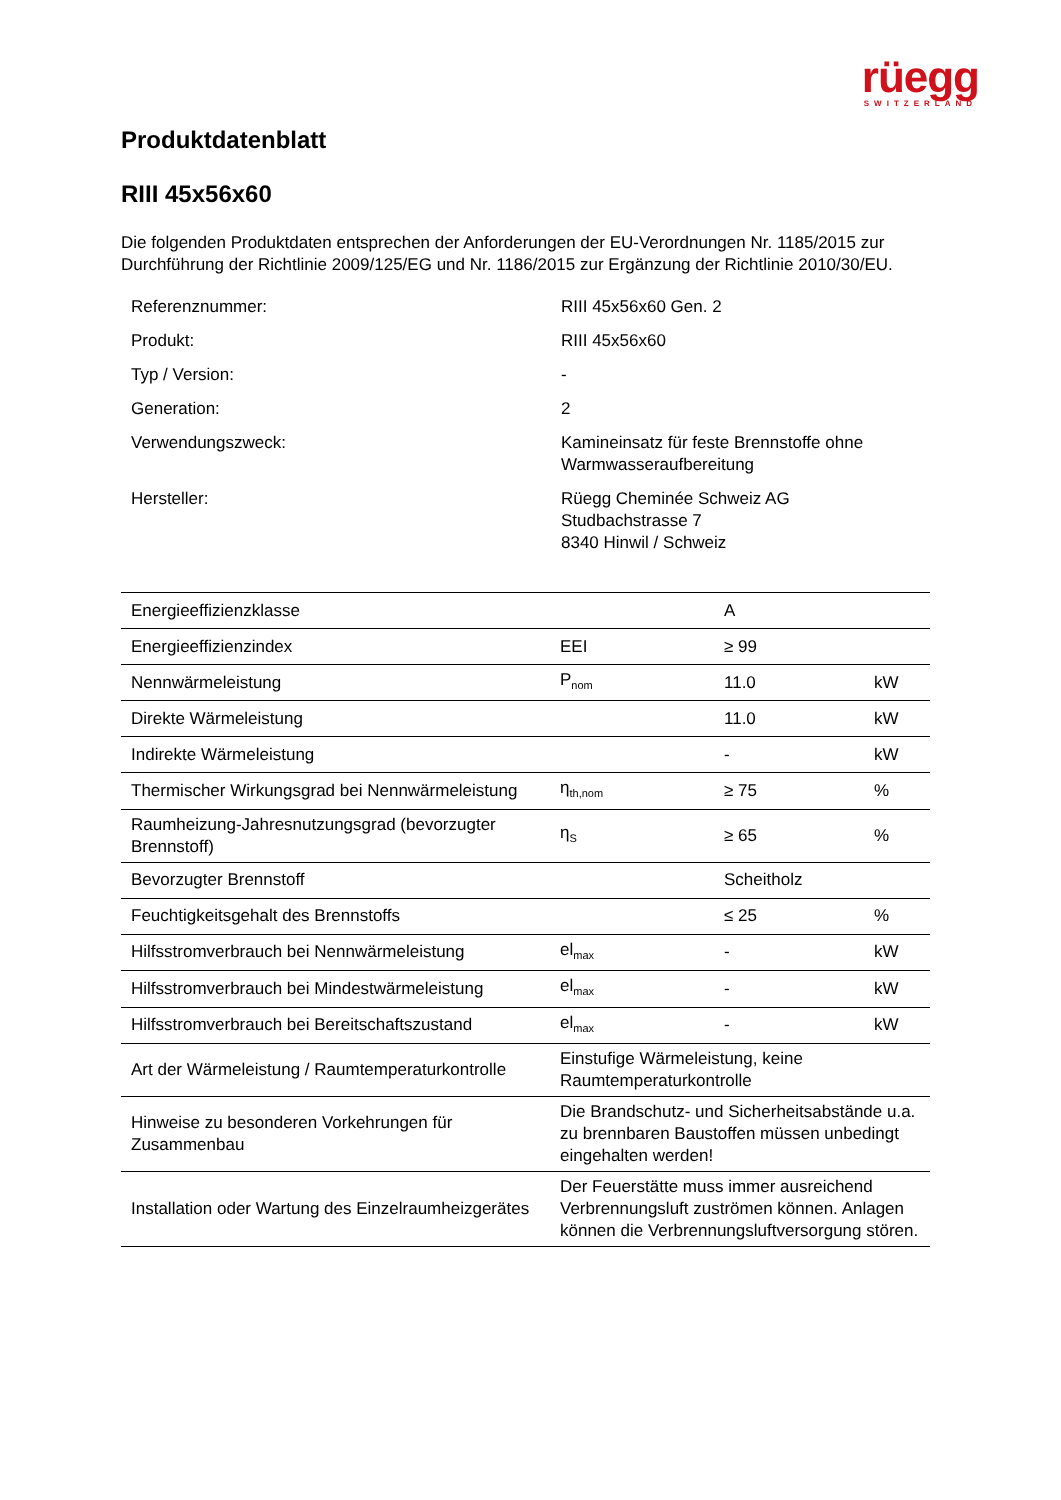rüegg
SWITZERLAND
Produktdatenblatt
RIII 45x56x60
Die folgenden Produktdaten entsprechen der Anforderungen der EU-Verordnungen Nr. 1185/2015 zur Durchführung der Richtlinie 2009/125/EG und Nr. 1186/2015 zur Ergänzung der Richtlinie 2010/30/EU.
| Referenznummer: | RIII 45x56x60 Gen. 2 |
| Produkt: | RIII 45x56x60 |
| Typ / Version: | - |
| Generation: | 2 |
| Verwendungszweck: | Kamineinsatz für feste Brennstoffe ohne Warmwasseraufbereitung |
| Hersteller: | Rüegg Cheminée Schweiz AG Studbachstrasse 7 8340 Hinwil / Schweiz |
| Energieeffizienzklasse | | A | |
| Energieeffizienzindex | EEI | ≥ 99 | |
| Nennwärmeleistung | P<sub>nom</sub> | 11.0 | kW |
| Direkte Wärmeleistung | | 11.0 | kW |
| Indirekte Wärmeleistung | | - | kW |
| Thermischer Wirkungsgrad bei Nennwärmeleistung | η<sub>th,nom</sub> | ≥ 75 | % |
| Raumheizung-Jahresnutzungsgrad (bevorzugter Brennstoff) | η<sub>S</sub> | ≥ 65 | % |
| Bevorzugter Brennstoff | | Scheitholz | |
| Feuchtigkeitsgehalt des Brennstoffs | | ≤ 25 | % |
| Hilfsstromverbrauch bei Nennwärmeleistung | el<sub>max</sub> | - | kW |
| Hilfsstromverbrauch bei Mindestwärmeleistung | el<sub>max</sub> | - | kW |
| Hilfsstromverbrauch bei Bereitschaftszustand | el<sub>max</sub> | - | kW |
| Art der Wärmeleistung / Raumtemperaturkontrolle | Einstufige Wärmeleistung, keine Raumtemperaturkontrolle | | |
| Hinweise zu besonderen Vorkehrungen für Zusammenbau | Die Brandschutz- und Sicherheitsabstände u.a. zu brennbaren Baustoffen müssen unbedingt eingehalten werden! | | |
| Installation oder Wartung des Einzelraumheizgerätes | Der Feuerstätte muss immer ausreichend Verbrennungsluft zuströmen können. Anlagen können die Verbrennungsluftversorgung stören. | | |